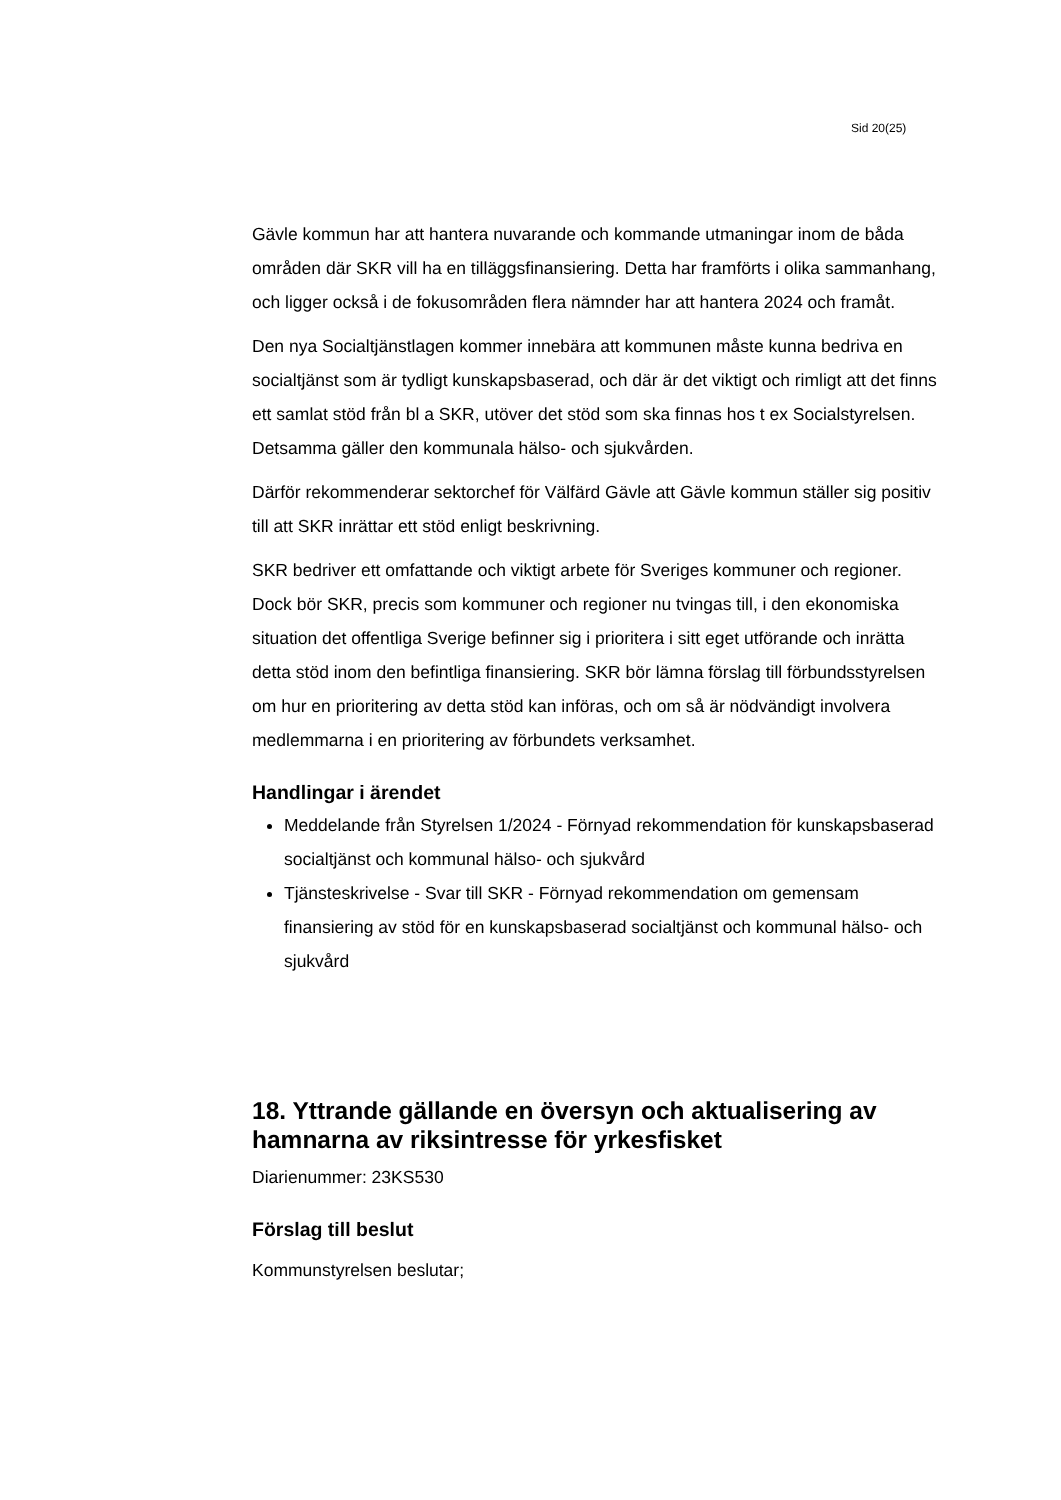Sid 20(25)
Gävle kommun har att hantera nuvarande och kommande utmaningar inom de båda områden där SKR vill ha en tilläggsfinansiering. Detta har framförts i olika sammanhang, och ligger också i de fokusområden flera nämnder har att hantera 2024 och framåt.
Den nya Socialtjänstlagen kommer innebära att kommunen måste kunna bedriva en socialtjänst som är tydligt kunskapsbaserad, och där är det viktigt och rimligt att det finns ett samlat stöd från bl a SKR, utöver det stöd som ska finnas hos t ex Socialstyrelsen. Detsamma gäller den kommunala hälso- och sjukvården.
Därför rekommenderar sektorchef för Välfärd Gävle att Gävle kommun ställer sig positiv till att SKR inrättar ett stöd enligt beskrivning.
SKR bedriver ett omfattande och viktigt arbete för Sveriges kommuner och regioner. Dock bör SKR, precis som kommuner och regioner nu tvingas till, i den ekonomiska situation det offentliga Sverige befinner sig i prioritera i sitt eget utförande och inrätta detta stöd inom den befintliga finansiering. SKR bör lämna förslag till förbundsstyrelsen om hur en prioritering av detta stöd kan införas, och om så är nödvändigt involvera medlemmarna i en prioritering av förbundets verksamhet.
Handlingar i ärendet
Meddelande från Styrelsen 1/2024 - Förnyad rekommendation för kunskapsbaserad socialtjänst och kommunal hälso- och sjukvård
Tjänsteskrivelse - Svar till SKR - Förnyad rekommendation om gemensam finansiering av stöd för en kunskapsbaserad socialtjänst och kommunal hälso- och sjukvård
18. Yttrande gällande en översyn och aktualisering av hamnarna av riksintresse för yrkesfisket
Diarienummer: 23KS530
Förslag till beslut
Kommunstyrelsen beslutar;